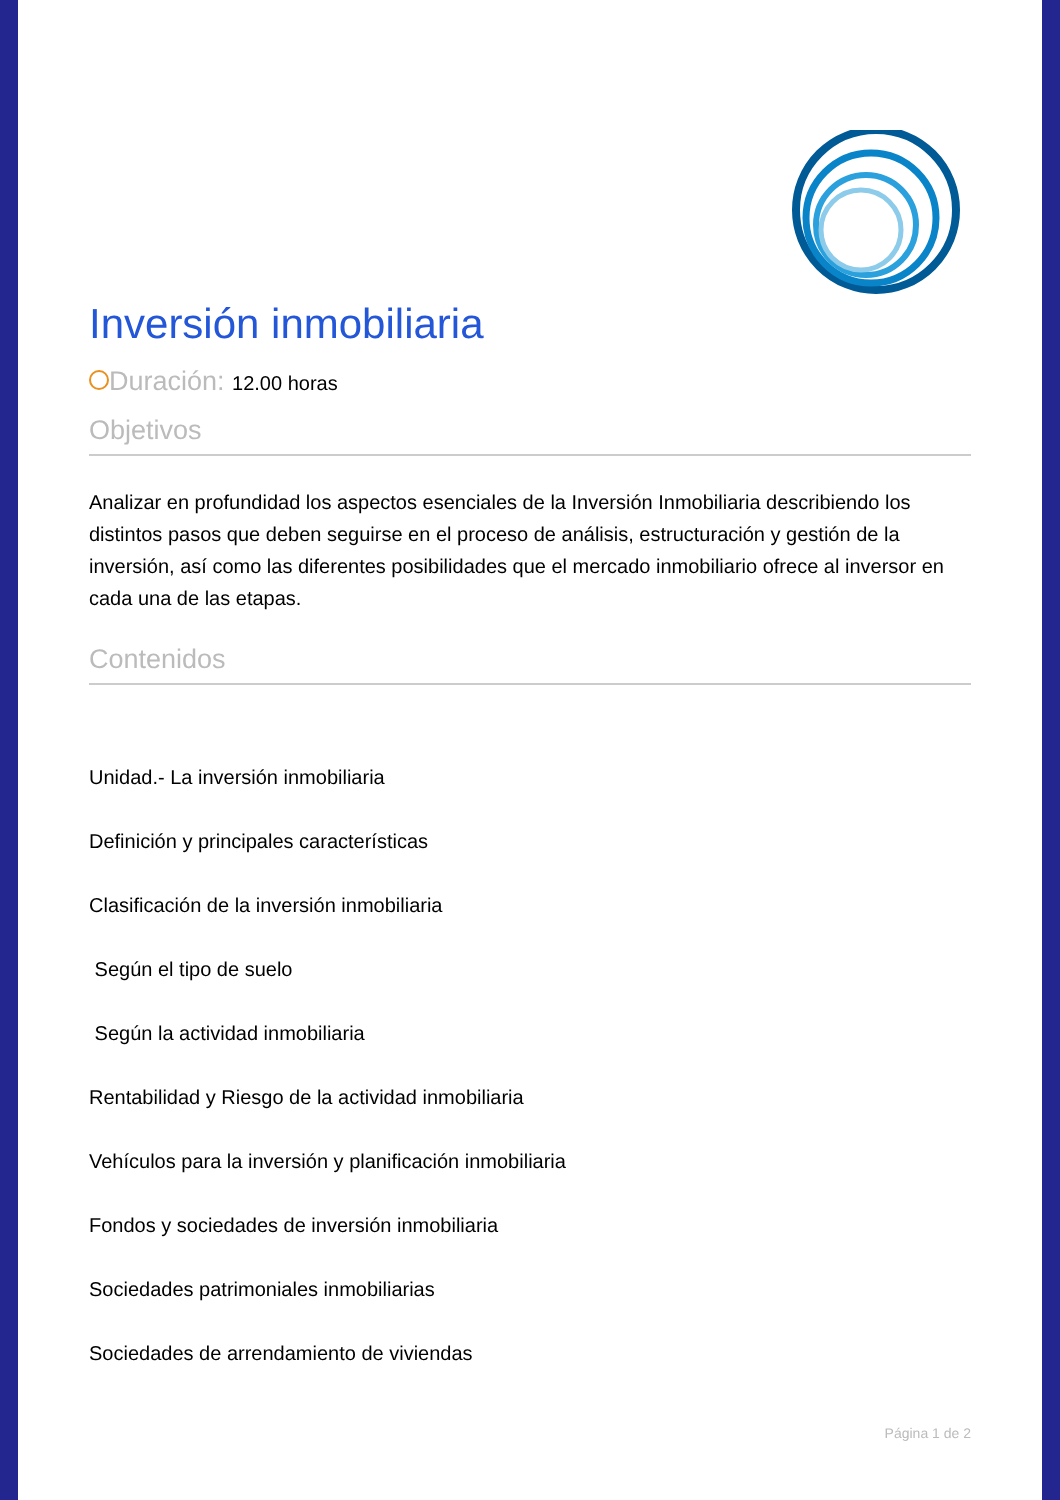Inversión inmobiliaria
Duración: 12.00 horas
Objetivos
Analizar en profundidad los aspectos esenciales de la Inversión Inmobiliaria describiendo los distintos pasos que deben seguirse en el proceso de análisis, estructuración y gestión de la inversión, así como las diferentes posibilidades que el mercado inmobiliario ofrece al inversor en cada una de las etapas.
Contenidos
Unidad.- La inversión inmobiliaria
Definición y principales características
Clasificación de la inversión inmobiliaria
Según el tipo de suelo
Según la actividad inmobiliaria
Rentabilidad y Riesgo de la actividad inmobiliaria
Vehículos para la inversión y planificación inmobiliaria
Fondos y sociedades de inversión inmobiliaria
Sociedades patrimoniales inmobiliarias
Sociedades de arrendamiento de viviendas
Página 1 de 2